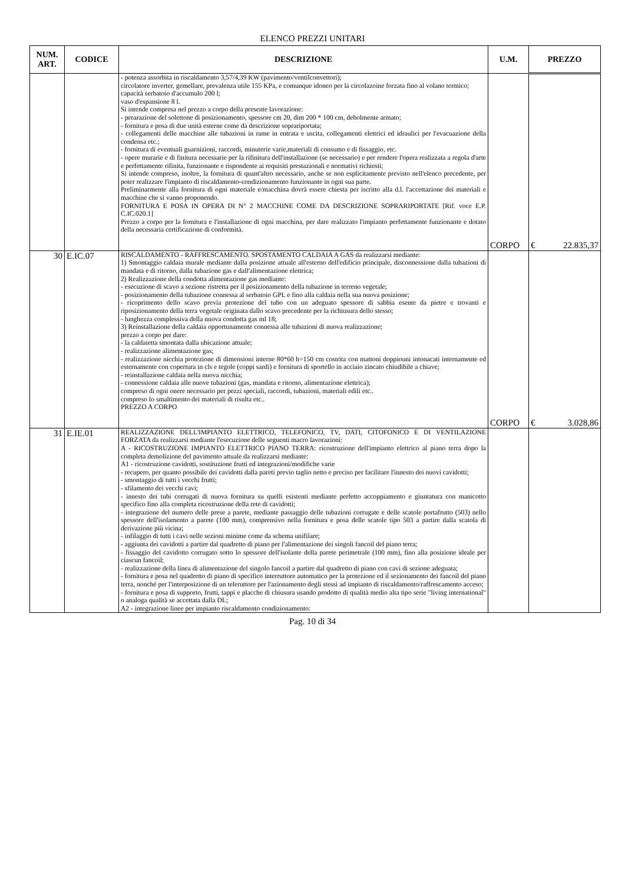ELENCO PREZZI UNITARI
| NUM. ART. | CODICE | DESCRIZIONE | U.M. | PREZZO |
| --- | --- | --- | --- | --- |
| | | - potenza assorbita in riscaldamento 3,57/4,39 KW (pavimento/ventilconvettori); circolatore inverter, gemellare, prevalenza utile 155 KPa, e comunque idoneo per la circolazoine forzata fino al volano termico; capacità serbatoio d'accumulo 200 l; vaso d'espansione 8 l. Si intende compresa nel prezzo a corpo della presente lavorazione: - prearazione del solettone di posizionamento, spessore cm 20, dim 200 * 100 cm, debolmente armato; - fornitura e posa di due unità esterne come da descrizione soprariportata; - collegamenti delle macchine alle tubazioni in rame in entrata e uscita, collegamenti elettrici ed idraulici per l'evacuazione della condensa etc.; - fornitura di eventuali guarnizioni, raccordi, minuterie varie,materiali di consumo e di fissaggio, etc. - opere murarie e di finitura necessarie per la rifinitura dell'installazione (se necessario) e per rendere l'opera realizzata a regola d'arte e perfettamente rifinita, funzionante e rispondente ai requisiti prestazionali e normativi richiesti; Si intende compreso, inoltre, la fornitura di quant'altro necessario, anche se non esplicitamente previsto nell'elenco precedente, per poter realizzare l'impianto di riscaldamento-condizionamento funzionante in ogni sua parte. Preliminarmente alla fornitura di ogni materiale e/macchina dovrà essere chiesta per iscritto alla d.l. l'accettazione dei materiali e macchine che si vanno proponendo. FORNITURA E POSA IN OPERA DI N° 2 MACCHINE COME DA DESCRIZIONE SOPRARIPORTATE [Rif. voce E.P. C.IC.020.1] Prezzo a corpo per la fornitura e l'installazione di ogni macchina, per dare realizzato l'impianto perfettamente funzionante e dotato della necessaria certificazione di conformità. | CORPO | € 22.835,37 |
| 30 | E.IC.07 | RISCALDAMENTO - RAFFRESCAMENTO. SPOSTAMENTO CALDAIA A GAS da realizzarsi mediante: 1) Smontaggio caldaia murale mediante dalla posizione attuale all'esterno dell'edificio principale, disconnessione dalla tubazioni di mandata e di ritorno, dalla tubazione gas e dall'alimentazione elettrica; 2) Realizzazione della condotta alimentazione gas mediante: - esecuzione di scavo a sezione ristretta per il posizionamento della tubazione in terreno vegetale; - posizionamento della tubazione connessa al serbatoio GPL e fino alla caldaia nella sua nuova posizione; - ricoprimento dello scavo previa protezione del tubo con un adeguato spessore di sabbia esente da pietre e trovanti e riposizionamento della terra vegetale originata dallo scavo precedente per la richiusura dello stesso; - lunghezza complessiva della nuova condotta gas ml 18; 3) Reinstallazione della caldaia opportunamente connessa alle tubazioni di nuova realizzazione; prezzo a corpo per dare: - la caldaietta smontata dalla ubicazione attuale; - realizzazione alimentazione gas; - realizzazione nicchia protezione di dimensioni interne 80*60 h=150 cm costrita con mattoni doppiouni intonacati internamente ed esternamente con copertura in cls e tegole (coppi sardi) e fornitura di sportello in acciaio zincato chiudibile a chiave; - reinstallazione caldaia nella nuova nicchia; - connessione caldaia alle nuove tubazioni (gas, mandata e ritorno, alimentazione elettrica); compreso di ogni onere necessario per pezzi speciali, raccordi, tubazioni, materiali edili etc.. compreso lo smaltimento dei materiali di risulta etc.. PREZZO A CORPO | CORPO | € 3.028,86 |
| 31 | E.IE.01 | REALIZZAZIONE DELL'IMPIANTO ELETTRICO, TELEFONICO, TV, DATI, CITOFONICO E DI VENTILAZIONE FORZATA da realizzarsi mediante l'esecuzione delle seguenti macro lavorazioni: A - RICOSTRUZIONE IMPIANTO ELETTRICO PIANO TERRA: ricostruzione dell'impianto elettrico al piano terra dopo la completa demolizione del pavimento attuale da realizzarsi mediante: A1 - ricostruzione cavidotti, sostituzione frutti ed integrazioni/modifiche varie - recupero, per quanto possibile dei cavidotti dalla pareti previo taglio netto e preciso per facilitare l'innesto dei nuovi cavidotti; - smontaggio di tutti i vecchi frutti; - sfilamento dei vecchi cavi; - innesto dei tubi corrugati di nuova fornitura su quelli esistenti mediante perfetto accoppiamento e giuntatura con manicotto specifico fino alla completa ricostruzione della rete di cavidotti; - integrazione del numero delle prese a parete, mediante passaggio delle tubazioni corrugate e delle scatole portafrutto (503) nello spessore dell'isolamento a parete (100 mm), comprensivo nella fornitura e posa delle scatole tipo 503 a partire dalla scatola di derivazione più vicina; - infilaggio di tutti i cavi nelle sezioni minime come da schema unifilare; - aggiunta dei cavidotti a partire dal quadretto di piano per l'alimentazione dei singoli fancoil del piano terra; - fissaggio del cavidotto corrugato sotto lo spessore dell'isolante della parete perimetrale (100 mm), fino alla posizione ideale per ciascun fancoil; - realizzazione della linea di alimentazione del singolo fancoil a partire dal quadretto di piano con cavi di sezione adeguata; - fornitura e posa nel quadretto di piano di specifico interruttore automatico per la protezione ed il sezionamento dei fancoil del piano terra, nonché per l'interposizione di un teleruttore per l'azionamento degli stessi ad impianto di riscaldamento/raffrescamento acceso; - fornitura e posa di supporto, frutti, tappi e placche di chiusura usando prodotto di qualità medio alta tipo serie "living international" o analoga qualità se accettata dalla DL; A2 - integrazione linee per impianto riscaldamento condizionamento: | | |
Pag. 10 di 34